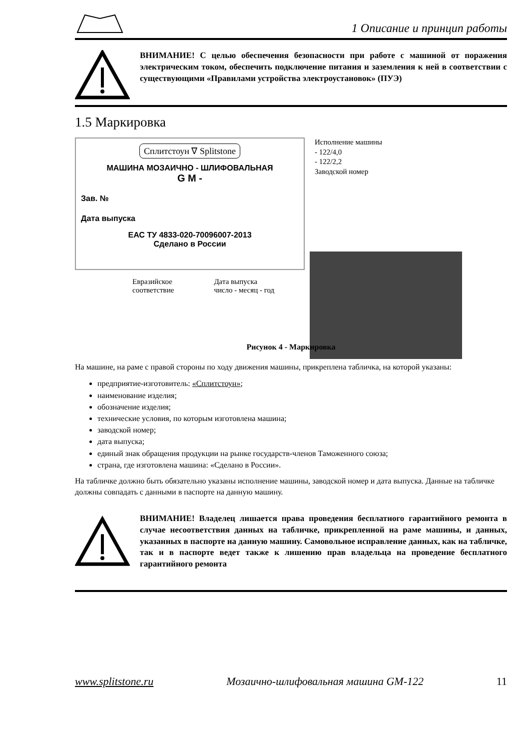1 Описание и принцип работы
ВНИМАНИЕ! С целью обеспечения безопасности при работе с машиной от поражения электрическим током, обеспечить подключение питания и заземления к ней в соответствии с существующими «Правилами устройства электроустановок» (ПУЭ)
1.5 Маркировка
Сплитстоун ∇ Splitstone
МАШИНА МОЗАИЧНО - ШЛИФОВАЛЬНАЯ
G M -
Зав. №
Дата выпуска
ЕАС ТУ 4833-020-70096007-2013
Сделано в России
Евразийское
соответствие Дата выпуска
число - месяц - год
Исполнение машины
- 122/4,0
- 122/2,2
Заводской номер
Рисунок 4 - Маркировка
На машине, на раме с правой стороны по ходу движения машины, прикреплена табличка, на которой указаны:
предприятие-изготовитель: «Сплитстоун»;
наименование изделия;
обозначение изделия;
технические условия, по которым изготовлена машина;
заводской номер;
дата выпуска;
единый знак обращения продукции на рынке государств-членов Таможенного союза;
страна, где изготовлена машина: «Сделано в России».
На табличке должно быть обязательно указаны исполнение машины, заводской номер и дата выпуска. Данные на табличке должны совпадать с данными в паспорте на данную машину.
ВНИМАНИЕ! Владелец лишается права проведения бесплатного гарантийного ремонта в случае несоответствия данных на табличке, прикрепленной на раме машины, и данных, указанных в паспорте на данную машину. Самовольное исправление данных, как на табличке, так и в паспорте ведет также к лишению прав владельца на проведение бесплатного гарантийного ремонта
www.splitstone.ru Мозаично-шлифовальная машина GM-122 11